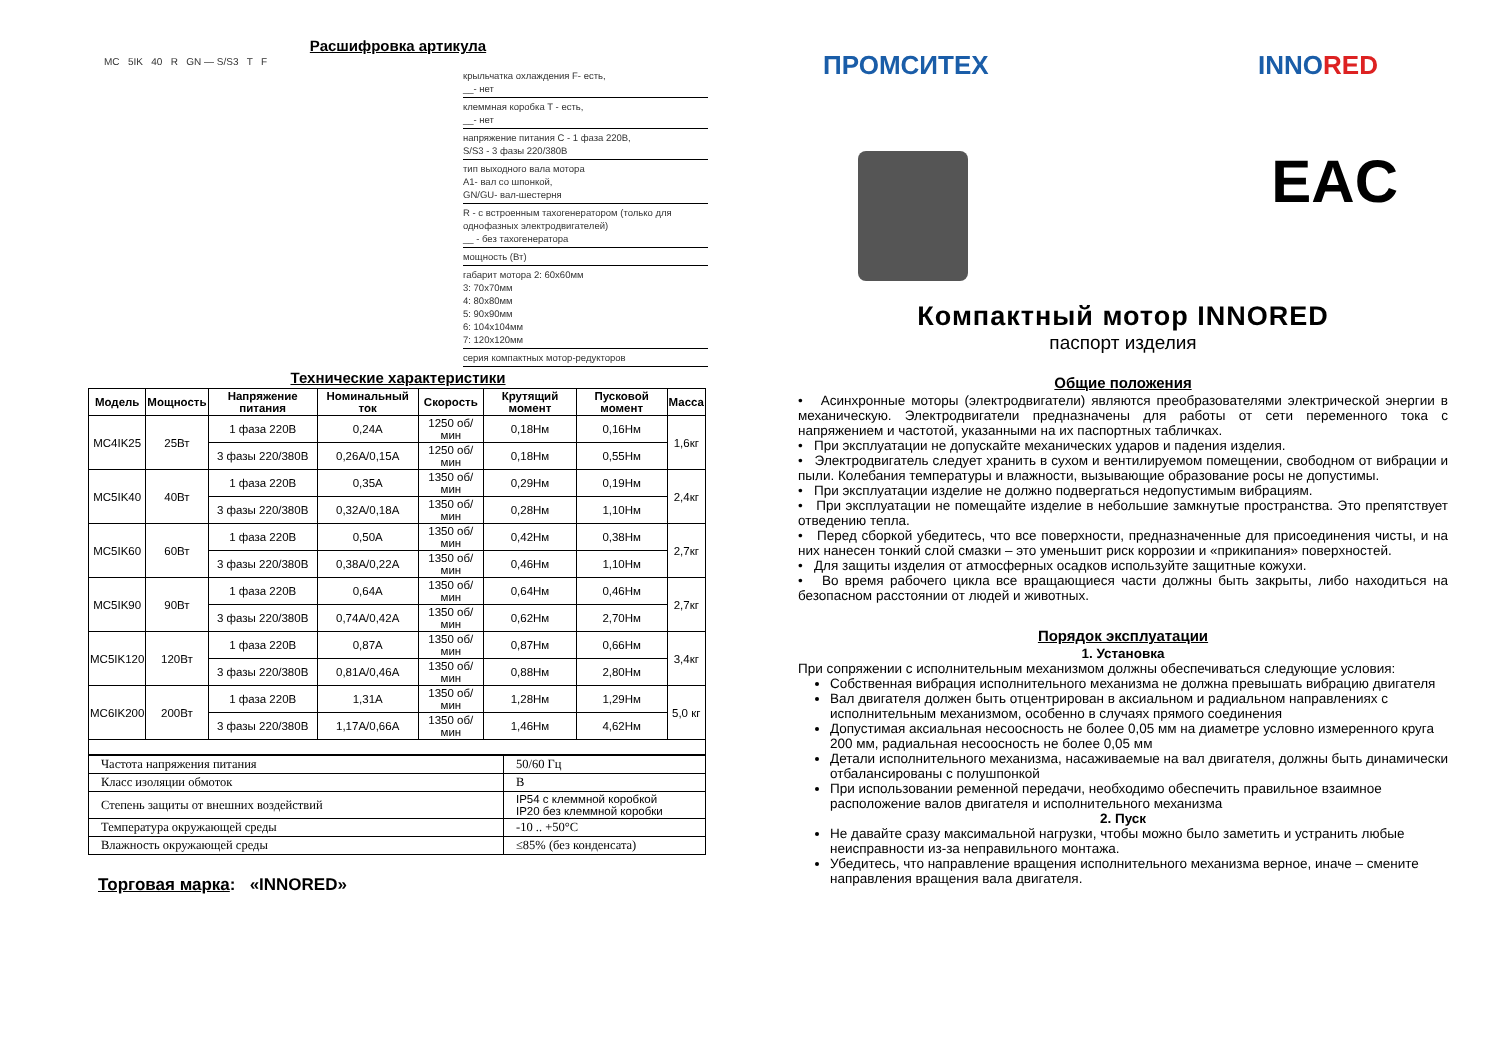Расшифровка артикула
MC 5IK 40 R GN — S/S3 T F
крыльчатка охлаждения F- есть,
__- нет
клеммная коробка T - есть,
__- нет
напряжение питания C - 1 фаза 220В,
S/S3 - 3 фазы 220/380В
тип выходного вала мотора
A1- вал со шпонкой,
GN/GU- вал-шестерня
R - с встроенным тахогенератором (только для однофазных электродвигателей)
__ - без тахогенератора
мощность (Вт)
габарит мотора 2: 60х60мм
3: 70х70мм
4: 80х80мм
5: 90х90мм
6: 104х104мм
7: 120х120мм
серия компактных мотор-редукторов
Технические характеристики
| Модель | Мощность | Напряжение питания | Номинальный ток | Скорость | Крутящий момент | Пусковой момент | Масса |
| --- | --- | --- | --- | --- | --- | --- | --- |
| MC4IK25 | 25Вт | 1 фаза 220В | 0,24А | 1250 об/мин | 0,18Нм | 0,16Нм | 1,6кг |
| | | 3 фазы 220/380В | 0,26А/0,15А | 1250 об/мин | 0,18Нм | 0,55Нм | |
| MC5IK40 | 40Вт | 1 фаза 220В | 0,35А | 1350 об/мин | 0,29Нм | 0,19Нм | 2,4кг |
| | | 3 фазы 220/380В | 0,32А/0,18А | 1350 об/мин | 0,28Нм | 1,10Нм | |
| MC5IK60 | 60Вт | 1 фаза 220В | 0,50А | 1350 об/мин | 0,42Нм | 0,38Нм | 2,7кг |
| | | 3 фазы 220/380В | 0,38А/0,22А | 1350 об/мин | 0,46Нм | 1,10Нм | |
| MC5IK90 | 90Вт | 1 фаза 220В | 0,64А | 1350 об/мин | 0,64Нм | 0,46Нм | 2,7кг |
| | | 3 фазы 220/380В | 0,74А/0,42А | 1350 об/мин | 0,62Нм | 2,70Нм | |
| MC5IK120 | 120Вт | 1 фаза 220В | 0,87А | 1350 об/мин | 0,87Нм | 0,66Нм | 3,4кг |
| | | 3 фазы 220/380В | 0,81А/0,46А | 1350 об/мин | 0,88Нм | 2,80Нм | |
| MC6IK200 | 200Вт | 1 фаза 220В | 1,31А | 1350 об/мин | 1,28Нм | 1,29Нм | 5,0 кг |
| | | 3 фазы 220/380В | 1,17А/0,66А | 1350 об/мин | 1,46Нм | 4,62Нм | |
| Частота напряжения питания | 50/60 Гц |
| Класс изоляции обмоток | B |
| Степень защиты от внешних воздействий | IP54 с клеммной коробкой IP20 без клеммной коробки |
| Температура окружающей среды | -10 .. +50°C |
| Влажность окружающей среды | ≤85% (без конденсата) |
Торговая марка: «INNORED»
ПРОМСИТЕХ INNORED
EAC
Компактный мотор INNORED
паспорт изделия
Общие положения
• Асинхронные моторы (электродвигатели) являются преобразователями электрической энергии в механическую. Электродвигатели предназначены для работы от сети переменного тока с напряжением и частотой, указанными на их паспортных табличках.
• При эксплуатации не допускайте механических ударов и падения изделия.
• Электродвигатель следует хранить в сухом и вентилируемом помещении, свободном от вибрации и пыли. Колебания температуры и влажности, вызывающие образование росы не допустимы.
• При эксплуатации изделие не должно подвергаться недопустимым вибрациям.
• При эксплуатации не помещайте изделие в небольшие замкнутые пространства. Это препятствует отведению тепла.
• Перед сборкой убедитесь, что все поверхности, предназначенные для присоединения чисты, и на них нанесен тонкий слой смазки – это уменьшит риск коррозии и «прикипания» поверхностей.
• Для защиты изделия от атмосферных осадков используйте защитные кожухи.
• Во время рабочего цикла все вращающиеся части должны быть закрыты, либо находиться на безопасном расстоянии от людей и животных.
Порядок эксплуатации
1. Установка
При сопряжении с исполнительным механизмом должны обеспечиваться следующие условия:
Собственная вибрация исполнительного механизма не должна превышать вибрацию двигателя
Вал двигателя должен быть отцентрирован в аксиальном и радиальном направлениях с исполнительным механизмом, особенно в случаях прямого соединения
Допустимая аксиальная несоосность не более 0,05 мм на диаметре условно измеренного круга 200 мм, радиальная несоосность не более 0,05 мм
Детали исполнительного механизма, насаживаемые на вал двигателя, должны быть динамически отбалансированы с полушпонкой
При использовании ременной передачи, необходимо обеспечить правильное взаимное расположение валов двигателя и исполнительного механизма
2. Пуск
Не давайте сразу максимальной нагрузки, чтобы можно было заметить и устранить любые неисправности из-за неправильного монтажа.
Убедитесь, что направление вращения исполнительного механизма верное, иначе – смените направления вращения вала двигателя.